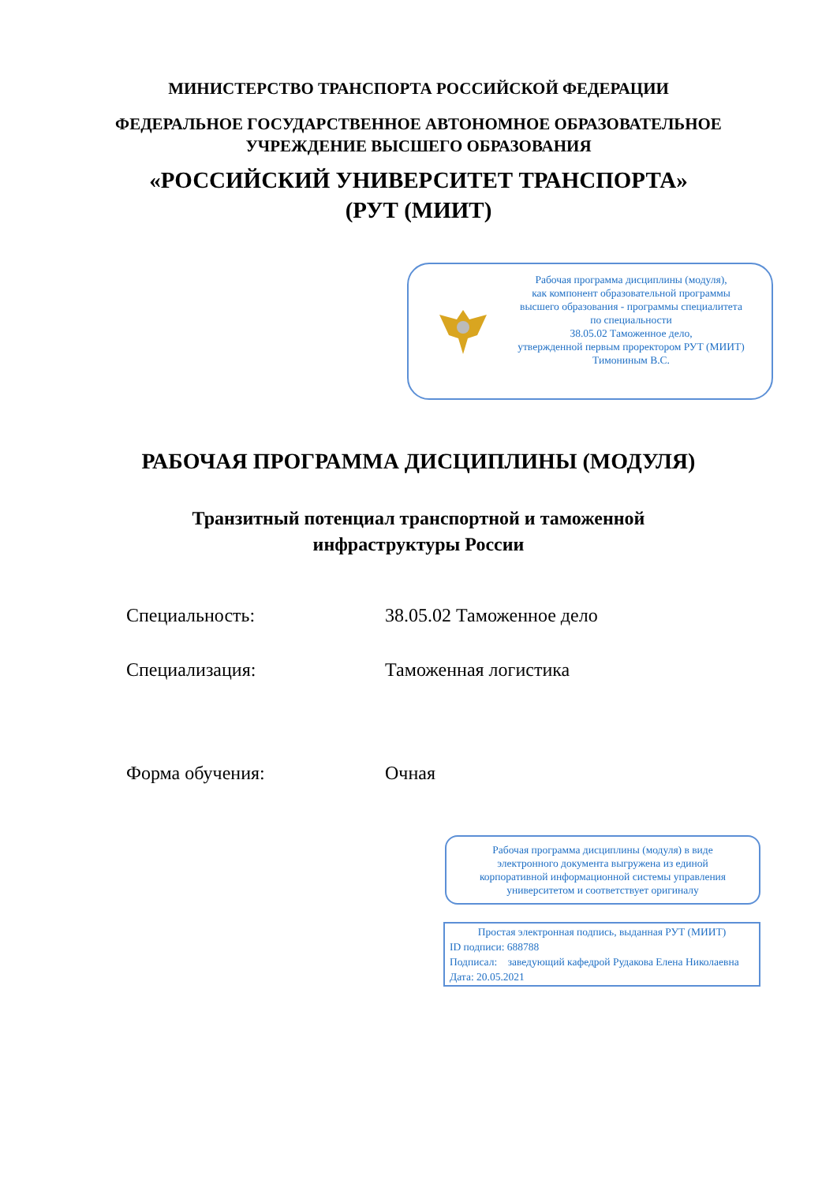МИНИСТЕРСТВО ТРАНСПОРТА РОССИЙСКОЙ ФЕДЕРАЦИИ
ФЕДЕРАЛЬНОЕ ГОСУДАРСТВЕННОЕ АВТОНОМНОЕ ОБРАЗОВАТЕЛЬНОЕ
УЧРЕЖДЕНИЕ ВЫСШЕГО ОБРАЗОВАНИЯ
«РОССИЙСКИЙ УНИВЕРСИТЕТ ТРАНСПОРТА»
(РУТ (МИИТ)
Рабочая программа дисциплины (модуля),
как компонент образовательной программы
высшего образования - программы специалитета
по специальности
38.05.02 Таможенное дело,
утвержденной первым проректором РУТ (МИИТ)
Тимониным В.С.
РАБОЧАЯ ПРОГРАММА ДИСЦИПЛИНЫ (МОДУЛЯ)
Транзитный потенциал транспортной и таможенной инфраструктуры России
Специальность: 38.05.02 Таможенное дело
Специализация: Таможенная логистика
Форма обучения: Очная
Рабочая программа дисциплины (модуля) в виде электронного документа выгружена из единой корпоративной информационной системы управления университетом и соответствует оригиналу
Простая электронная подпись, выданная РУТ (МИИТ)
ID подписи: 688788
Подписал: заведующий кафедрой Рудакова Елена Николаевна
Дата: 20.05.2021